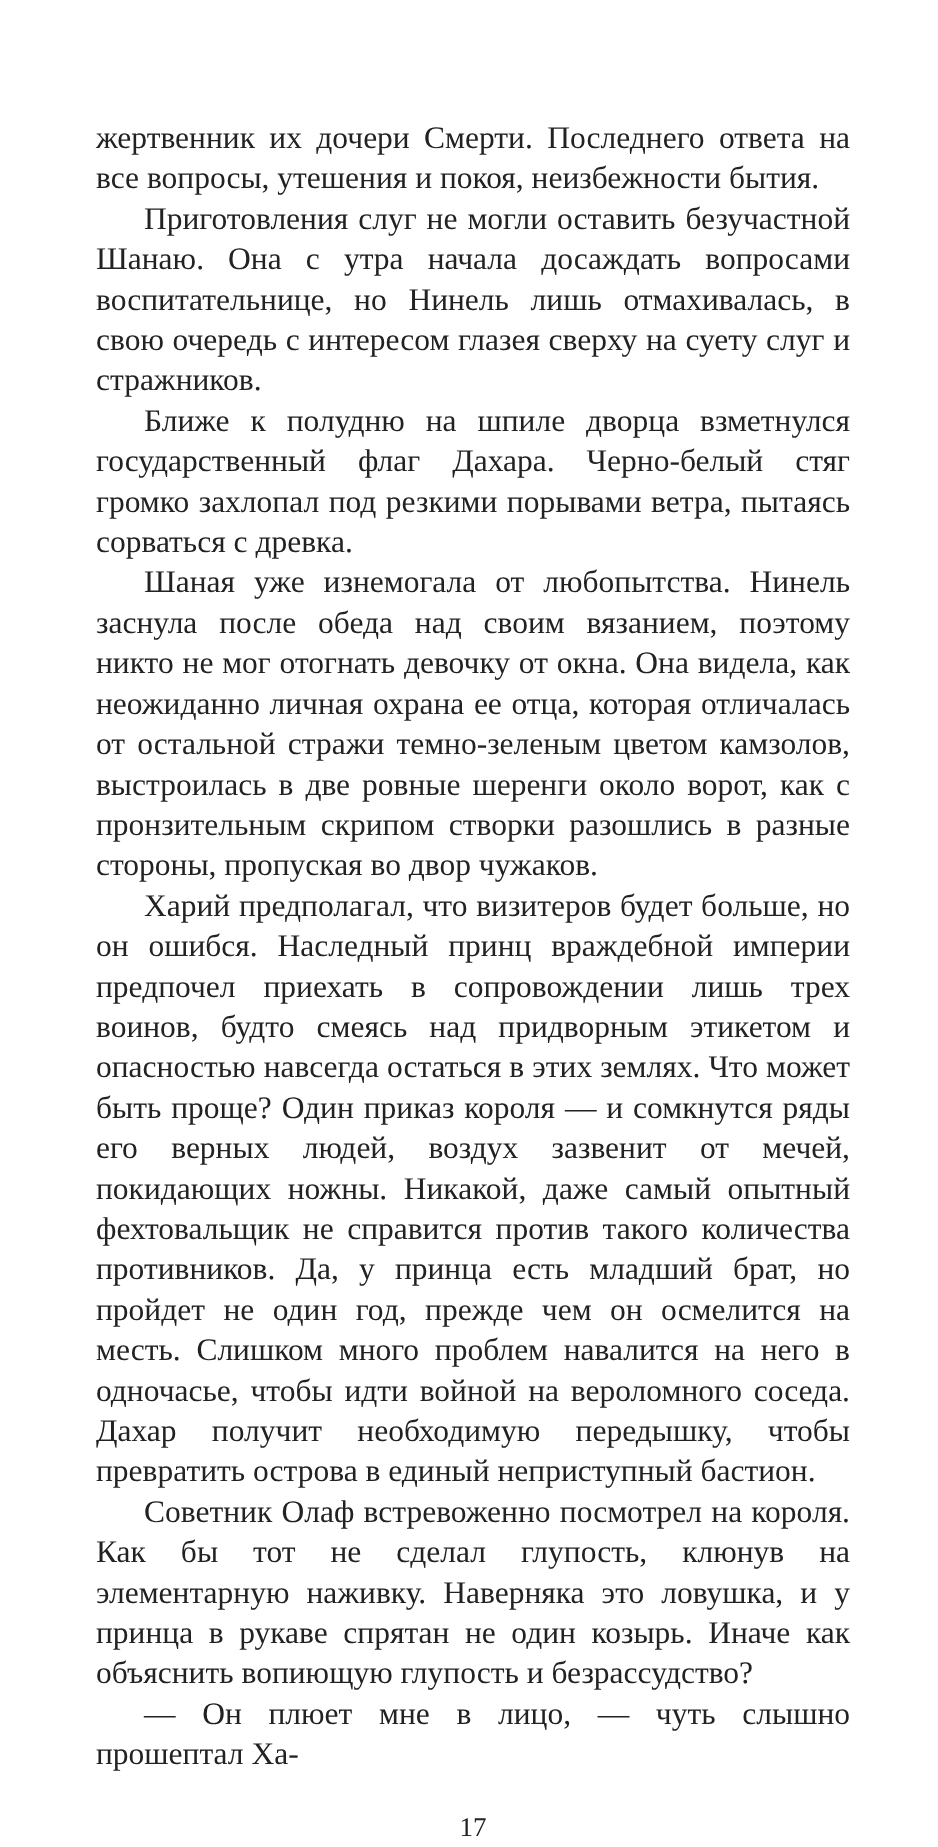жертвенник их дочери Смерти. Последнего ответа на все вопросы, утешения и покоя, неизбежности бытия.
Приготовления слуг не могли оставить безучастной Шанаю. Она с утра начала досаждать вопросами воспитательнице, но Нинель лишь отмахивалась, в свою очередь с интересом глазея сверху на суету слуг и стражников.
Ближе к полудню на шпиле дворца взметнулся государственный флаг Дахара. Черно-белый стяг громко захлопал под резкими порывами ветра, пытаясь сорваться с древка.
Шаная уже изнемогала от любопытства. Нинель заснула после обеда над своим вязанием, поэтому никто не мог отогнать девочку от окна. Она видела, как неожиданно личная охрана ее отца, которая отличалась от остальной стражи темно-зеленым цветом камзолов, выстроилась в две ровные шеренги около ворот, как с пронзительным скрипом створки разошлись в разные стороны, пропуская во двор чужаков.
Харий предполагал, что визитеров будет больше, но он ошибся. Наследный принц враждебной империи предпочел приехать в сопровождении лишь трех воинов, будто смеясь над придворным этикетом и опасностью навсегда остаться в этих землях. Что может быть проще? Один приказ короля — и сомкнутся ряды его верных людей, воздух зазвенит от мечей, покидающих ножны. Никакой, даже самый опытный фехтовальщик не справится против такого количества противников. Да, у принца есть младший брат, но пройдет не один год, прежде чем он осмелится на месть. Слишком много проблем навалится на него в одночасье, чтобы идти войной на вероломного соседа. Дахар получит необходимую передышку, чтобы превратить острова в единый неприступный бастион.
Советник Олаф встревоженно посмотрел на короля. Как бы тот не сделал глупость, клюнув на элементарную наживку. Наверняка это ловушка, и у принца в рукаве спрятан не один козырь. Иначе как объяснить вопиющую глупость и безрассудство?
— Он плюет мне в лицо, — чуть слышно прошептал Ха-
17